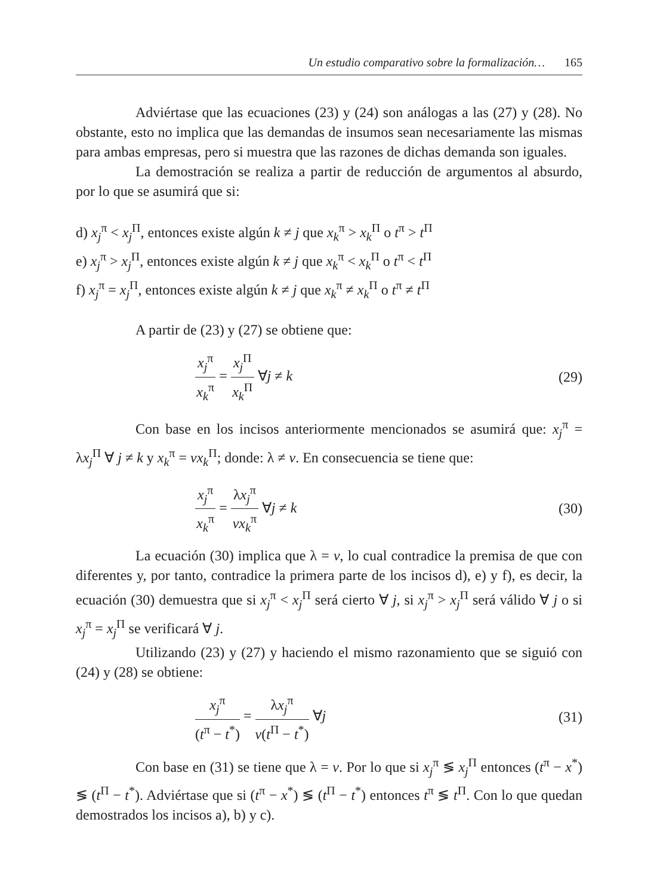Un estudio comparativo sobre la formalización… 165
Adviértase que las ecuaciones (23) y (24) son análogas a las (27) y (28). No obstante, esto no implica que las demandas de insumos sean necesariamente las mismas para ambas empresas, pero si muestra que las razones de dichas demanda son iguales.
La demostración se realiza a partir de reducción de argumentos al absurdo, por lo que se asumirá que si:
d) x<sub>j</sub><sup>π</sup> < x<sub>j</sub><sup>Π</sup>, entonces existe algún k ≠ j que x<sub>k</sub><sup>π</sup> > x<sub>k</sub><sup>Π</sup> o t<sup>π</sup> > t<sup>Π</sup>
e) x<sub>j</sub><sup>π</sup> > x<sub>j</sub><sup>Π</sup>, entonces existe algún k ≠ j que x<sub>k</sub><sup>π</sup> < x<sub>k</sub><sup>Π</sup> o t<sup>π</sup> < t<sup>Π</sup>
f) x<sub>j</sub><sup>π</sup> = x<sub>j</sub><sup>Π</sup>, entonces existe algún k ≠ j que x<sub>k</sub><sup>π</sup> ≠ x<sub>k</sub><sup>Π</sup> o t<sup>π</sup> ≠ t<sup>Π</sup>
A partir de (23) y (27) se obtiene que:
x<sub>j</sub><sup>π</sup> x<sub>k</sub><sup>π</sup> = x<sub>j</sub><sup>Π</sup> x<sub>k</sub><sup>Π</sup> ∀j ≠ k (29)
Con base en los incisos anteriormente mencionados se asumirá que: x<sub>j</sub><sup>π</sup> = λx<sub>j</sub><sup>Π</sup> ∀ j ≠ k y x<sub>k</sub><sup>π</sup> = vx<sub>k</sub><sup>Π</sup>; donde: λ ≠ v. En consecuencia se tiene que:
x<sub>j</sub><sup>π</sup> x<sub>k</sub><sup>π</sup> = λx<sub>j</sub><sup>π</sup> vx<sub>k</sub><sup>π</sup> ∀j ≠ k (30)
La ecuación (30) implica que λ = v, lo cual contradice la premisa de que con diferentes y, por tanto, contradice la primera parte de los incisos d), e) y f), es decir, la ecuación (30) demuestra que si x<sub>j</sub><sup>π</sup> < x<sub>j</sub><sup>Π</sup> será cierto ∀ j, si x<sub>j</sub><sup>π</sup> > x<sub>j</sub><sup>Π</sup> será válido ∀ j o si x<sub>j</sub><sup>π</sup> = x<sub>j</sub><sup>Π</sup> se verificará ∀ j.
Utilizando (23) y (27) y haciendo el mismo razonamiento que se siguió con (24) y (28) se obtiene:
x<sub>j</sub><sup>π</sup> (t<sup>π</sup> − t<sup>*</sup>) = λx<sub>j</sub><sup>π</sup> v(t<sup>Π</sup> − t<sup>*</sup>) ∀j
(31)
Con base en (31) se tiene que λ = v. Por lo que si x<sub>j</sub><sup>π</sup> ≶ x<sub>j</sub><sup>Π</sup> entonces (t<sup>π</sup> − x<sup>*</sup>) ≶ (t<sup>Π</sup> − t<sup>*</sup>). Adviértase que si (t<sup>π</sup> − x<sup>*</sup>) ≶ (t<sup>Π</sup> − t<sup>*</sup>) entonces t<sup>π</sup> ≶ t<sup>Π</sup>. Con lo que quedan demostrados los incisos a), b) y c).